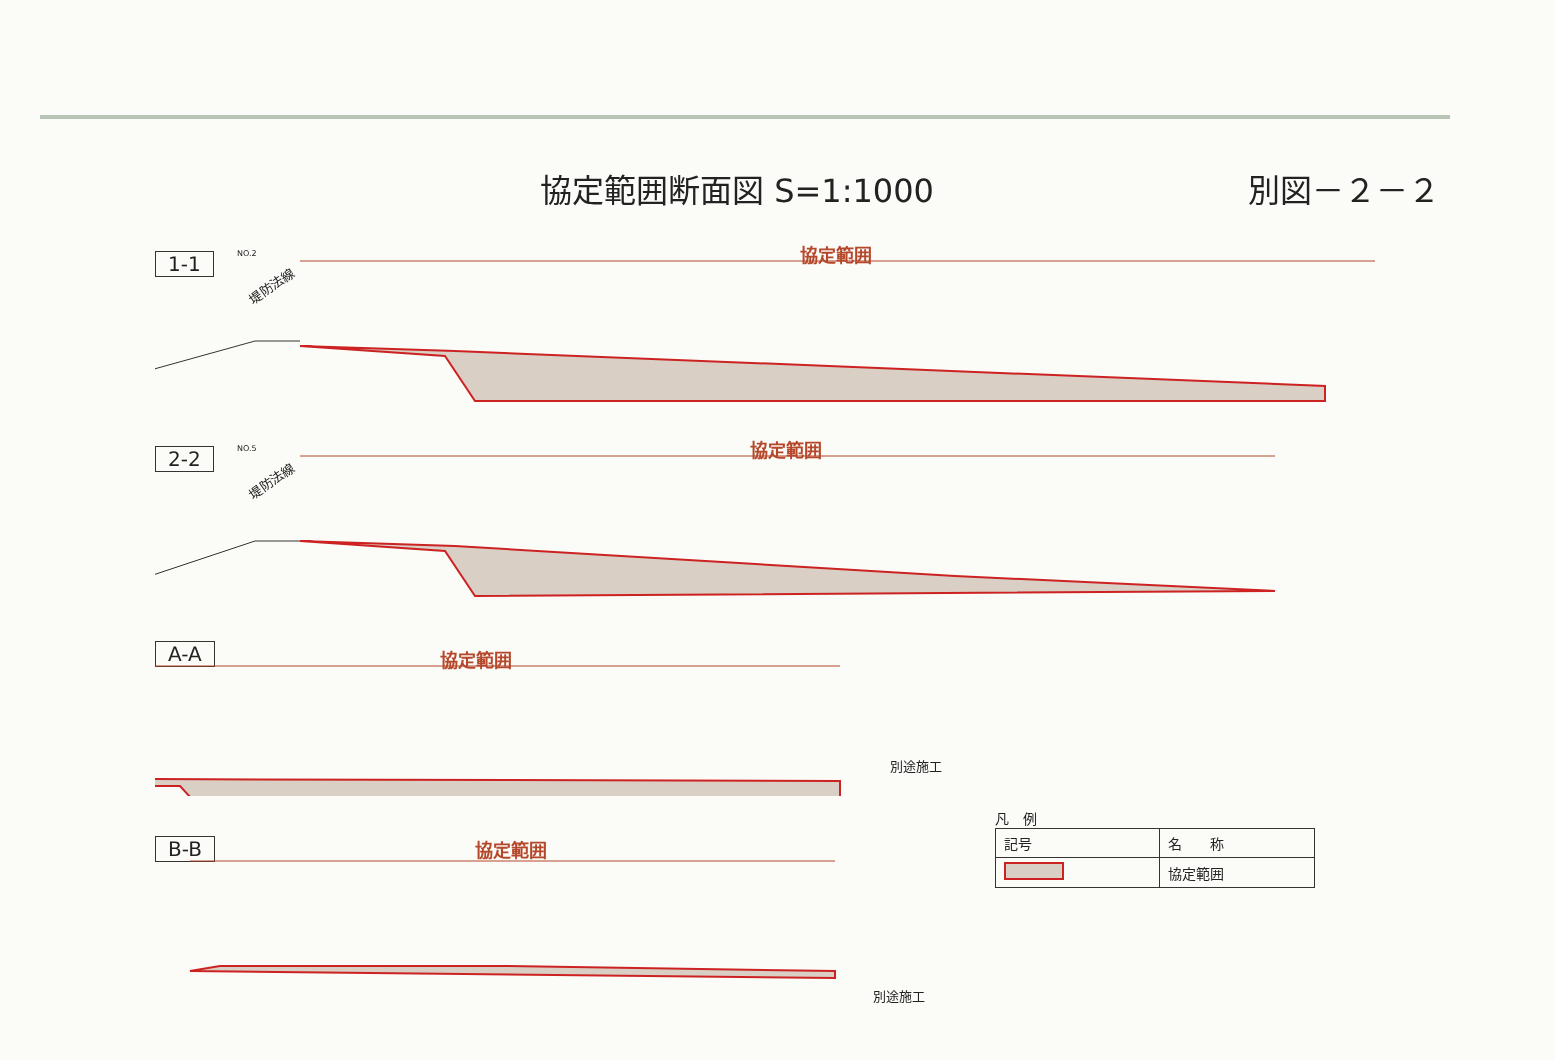協定範囲断面図 S=1:1000 別図－２－２
1-1
NO.2
堤防法線
協定範囲
2-2
NO.5
堤防法線
協定範囲
A-A
協定範囲
別途施工
B-B
協定範囲
別途施工
凡　例
| 記号 | 名 称 |
| --- | --- |
| | 協定範囲 |